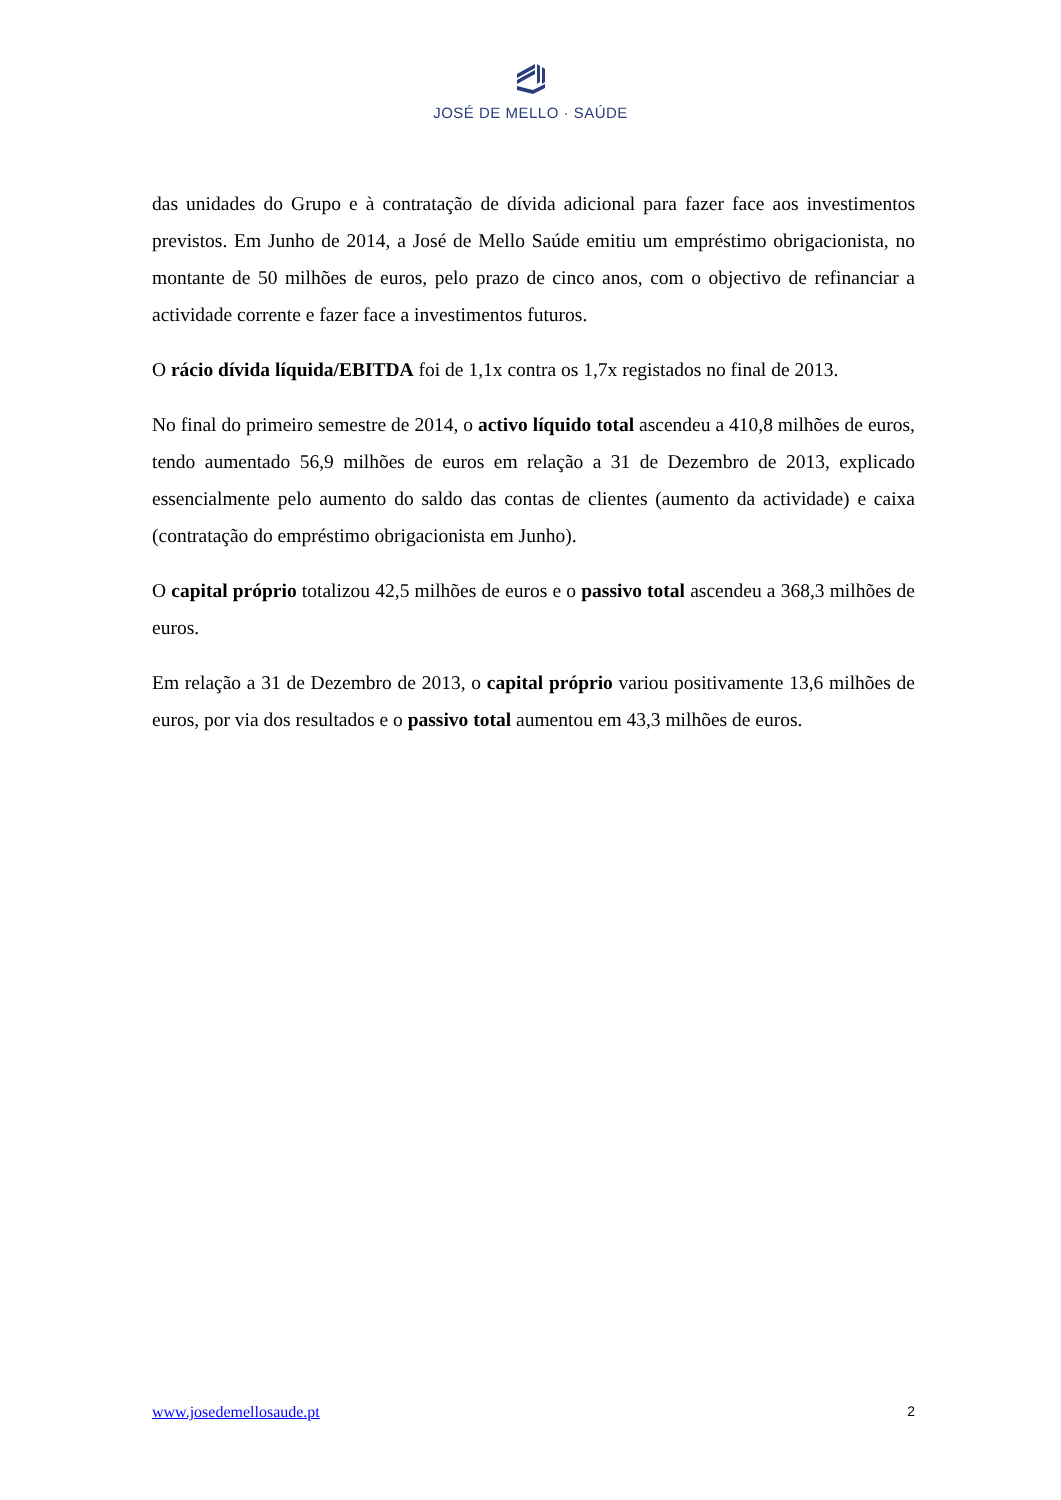JOSÉ DE MELLO · SAÚDE
das unidades do Grupo e à contratação de dívida adicional para fazer face aos investimentos previstos. Em Junho de 2014, a José de Mello Saúde emitiu um empréstimo obrigacionista, no montante de 50 milhões de euros, pelo prazo de cinco anos, com o objectivo de refinanciar a actividade corrente e fazer face a investimentos futuros.
O rácio dívida líquida/EBITDA foi de 1,1x contra os 1,7x registados no final de 2013.
No final do primeiro semestre de 2014, o activo líquido total ascendeu a 410,8 milhões de euros, tendo aumentado 56,9 milhões de euros em relação a 31 de Dezembro de 2013, explicado essencialmente pelo aumento do saldo das contas de clientes (aumento da actividade) e caixa (contratação do empréstimo obrigacionista em Junho).
O capital próprio totalizou 42,5 milhões de euros e o passivo total ascendeu a 368,3 milhões de euros.
Em relação a 31 de Dezembro de 2013, o capital próprio variou positivamente 13,6 milhões de euros, por via dos resultados e o passivo total aumentou em 43,3 milhões de euros.
www.josedemellosaude.pt 2